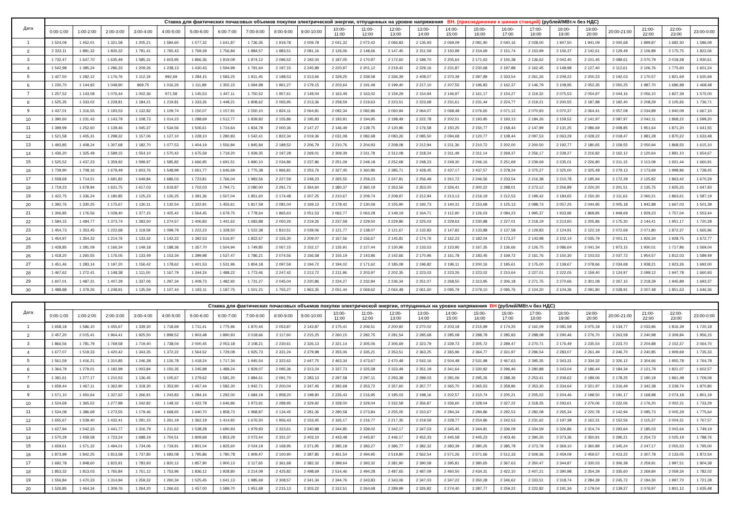| Дата | Ставка для фактических почасовых объемов покупки электрической энергии, отпущенных на уровне напряжения ВН. (присоединение к шинам станций) (рублей/МВт.ч без НДС) | | | | | | | | | | | | | | | | | | | | | | | |
| --- | --- | --- | --- | --- | --- | --- | --- | --- | --- | --- | --- | --- | --- | --- | --- | --- | --- | --- | --- | --- | --- | --- | --- | --- |
| | 0:00-1:00 | 1:00-2:00 | 2:00-3:00 | 3:00-4:00 | 4:00-5:00 | 5:00-6:00 | 6:00-7:00 | 7:00-8:00 | 8:00-9:00 | 9:00-10:00 | 10:00- 11:00 | 11:00- 12:00 | 12:00- 13:00 | 13:00- 14:00 | 14:00- 15:00 | 15:00- 16:00 | 16:00- 17:00 | 17:00- 18:00 | 18:00- 19:00 | 19:00- 20:00 | 20:00-21:00 | 21:00- 22:00 | 22:00- 23:00 | 23:00-0:00 |
| 1 | 1 524,09 | 1 452,01 | 1 321,58 | 1 205,21 | 1 584,60 | 1 577,32 | 1 641,87 | 1 736,35 | 1 919,78 | 2 009,78 | 2 041,32 | 2 072,42 | 2 066,83 | 2 135,93 | 2 069,09 | 2 081,90 | 2 040,16 | 2 028,00 | 1 947,50 | 1 941,09 | 2 000,68 | 1 899,87 | 1 682,30 | 1 586,09 |
| 2 | 2 323,11 | 1 881,32 | 1 830,32 | 1 791,41 | 1 765,43 | 1 769,39 | 1 756,84 | 1 884,57 | 1 983,51 | 2 081,16 | 2 126,06 | 2 148,66 | 2 147,45 | 2 151,59 | 2 150,99 | 2 154,69 | 2 151,74 | 2 153,99 | 2 156,37 | 2 142,61 | 2 129,49 | 2 106,89 | 2 175,75 | 1 822,06 |
| 3 | 1 732,47 | 1 647,70 | 1 635,49 | 1 585,31 | 1 603,95 | 1 866,36 | 1 919,09 | 1 974,12 | 2 096,52 | 2 192,04 | 2 187,05 | 2 170,97 | 2 172,60 | 2 189,70 | 2 205,64 | 2 171,63 | 2 155,38 | 2 136,62 | 2 042,40 | 2 101,45 | 2 089,61 | 2 070,79 | 2 018,28 | 1 930,61 |
| 4 | 1 542,98 | 1 385,24 | 1 286,33 | 1 209,26 | 1 238,13 | 1 430,43 | 1 594,99 | 1 791,64 | 2 197,15 | 2 245,89 | 2 220,97 | 2 201,12 | 2 219,42 | 2 229,16 | 2 231,87 | 2 230,68 | 2 197,88 | 2 162,45 | 2 148,98 | 2 127,40 | 2 112,61 | 2 106,76 | 1 775,60 | 1 601,24 |
| 5 | 1 427,50 | 1 282,12 | 1 176,76 | 1 112,19 | 992,69 | 1 284,15 | 1 583,25 | 1 811,45 | 2 188,53 | 2 313,66 | 2 329,25 | 2 339,58 | 2 336,39 | 2 408,07 | 2 370,39 | 2 397,89 | 2 333,54 | 2 261,26 | 2 209,22 | 2 200,23 | 2 192,03 | 2 170,57 | 1 821,69 | 1 630,69 |
| 6 | 1 230,70 | 1 144,92 | 1 048,90 | 869,75 | 1 016,26 | 1 111,89 | 1 355,15 | 1 694,98 | 1 961,27 | 2 179,15 | 2 203,64 | 2 191,49 | 2 199,40 | 2 217,10 | 2 207,55 | 2 196,83 | 2 162,37 | 2 146,79 | 2 108,95 | 2 052,35 | 2 050,25 | 1 987,70 | 1 686,98 | 1 468,48 |
| 7 | 1 257,52 | 1 143,08 | 1 076,44 | 1 002,36 | 971,58 | 1 145,53 | 1 447,11 | 1 750,52 | 1 957,61 | 2 149,04 | 2 163,49 | 2 163,02 | 2 159,29 | 2 154,94 | 2 146,97 | 2 161,17 | 2 154,27 | 2 119,32 | 2 075,53 | 2 054,97 | 2 044,16 | 2 056,10 | 1 827,39 | 1 575,00 |
| 8 | 1 525,35 | 1 333,02 | 1 228,81 | 1 184,21 | 1 219,81 | 1 333,35 | 1 448,21 | 1 808,62 | 2 065,95 | 2 213,36 | 2 258,59 | 2 219,63 | 2 223,51 | 2 223,68 | 2 231,61 | 2 231,44 | 2 224,77 | 2 219,21 | 2 200,55 | 2 187,88 | 2 182,40 | 2 208,29 | 2 105,65 | 1 736,71 |
| 9 | 1 437,01 | 1 316,55 | 1 193,53 | 1 132,82 | 1 109,74 | 1 150,07 | 1 157,91 | 1 550,10 | 1 824,11 | 2 064,81 | 2 092,34 | 2 082,86 | 2 060,94 | 2 064,07 | 2 068,48 | 2 076,65 | 2 071,12 | 2 070,93 | 2 070,37 | 2 064,41 | 2 057,08 | 2 034,89 | 1 940,09 | 1 667,10 |
| 10 | 1 390,60 | 1 231,43 | 1 143,79 | 1 108,73 | 1 014,23 | 1 288,69 | 1 512,77 | 1 839,82 | 2 155,86 | 2 195,83 | 2 193,91 | 2 194,95 | 2 198,49 | 2 222,78 | 2 202,51 | 2 193,95 | 2 193,13 | 2 184,26 | 2 159,52 | 2 141,97 | 2 087,97 | 2 042,11 | 1 868,22 | 1 599,20 |
| 11 | 1 399,99 | 1 252,60 | 1 139,46 | 1 045,37 | 1 534,56 | 1 506,61 | 1 724,64 | 1 834,78 | 2 000,36 | 2 147,27 | 2 146,49 | 2 139,75 | 2 120,96 | 2 176,58 | 2 150,25 | 2 150,77 | 2 158,44 | 2 147,99 | 2 131,25 | 2 086,69 | 2 008,85 | 1 951,64 | 1 871,20 | 1 641,55 |
| 12 | 1 521,58 | 1 405,31 | 1 298,32 | 1 157,06 | 1 127,10 | 1 228,10 | 1 280,83 | 1 542,41 | 1 822,34 | 2 019,36 | 2 031,08 | 2 082,68 | 2 083,26 | 2 085,50 | 2 094,68 | 2 120,77 | 2 108,44 | 2 097,53 | 2 063,29 | 2 028,22 | 2 018,47 | 1 981,28 | 1 870,22 | 1 633,48 |
| 13 | 1 493,85 | 1 408,24 | 1 307,68 | 1 182,70 | 1 077,53 | 1 404,19 | 1 556,84 | 1 845,84 | 2 189,52 | 2 206,79 | 2 210,76 | 2 204,93 | 2 208,08 | 2 212,94 | 2 211,36 | 2 210,72 | 2 202,00 | 2 200,50 | 2 192,77 | 2 180,65 | 2 159,55 | 2 050,94 | 1 868,55 | 1 615,10 |
| 14 | 1 436,20 | 1 325,49 | 1 589,15 | 1 554,10 | 1 570,42 | 1 675,59 | 1 719,20 | 1 939,35 | 2 197,28 | 2 269,01 | 2 309,39 | 2 311,78 | 2 312,08 | 2 318,24 | 2 311,49 | 2 311,14 | 2 269,37 | 2 256,17 | 2 239,27 | 2 216,82 | 2 162,12 | 2 120,64 | 1 891,10 | 1 654,67 |
| 15 | 1 525,52 | 1 437,23 | 1 359,92 | 1 599,97 | 1 585,82 | 1 666,95 | 1 691,51 | 1 890,10 | 2 034,86 | 2 237,86 | 2 251,09 | 2 249,18 | 2 252,68 | 2 248,23 | 2 249,30 | 2 246,16 | 2 251,69 | 2 239,69 | 2 235,01 | 2 226,80 | 2 211,15 | 2 113,08 | 1 921,44 | 1 660,91 |
| 16 | 1 739,90 | 1 708,16 | 1 679,49 | 1 603,76 | 1 548,99 | 1 661,77 | 1 646,69 | 1 775,38 | 1 966,81 | 2 253,76 | 2 327,45 | 2 360,86 | 2 385,71 | 2 428,45 | 2 437,17 | 2 437,57 | 2 378,24 | 2 375,27 | 2 325,00 | 2 325,48 | 2 279,13 | 2 173,69 | 1 998,96 | 1 738,45 |
| 17 | 1 558,69 | 1 714,51 | 1 681,82 | 1 649,84 | 1 686,03 | 1 723,81 | 1 766,04 | 1 983,56 | 2 227,59 | 2 248,23 | 2 265,55 | 2 259,23 | 2 247,81 | 2 256,49 | 2 261,72 | 2 246,56 | 2 233,54 | 2 216,38 | 2 210,78 | 2 195,94 | 2 172,29 | 2 125,82 | 1 863,42 | 1 670,29 |
| 18 | 1 719,23 | 1 678,94 | 1 631,75 | 1 617,03 | 1 619,87 | 1 702,03 | 1 794,71 | 2 080,00 | 2 291,73 | 2 364,60 | 2 380,37 | 2 360,19 | 2 353,56 | 2 353,00 | 2 326,41 | 2 300,22 | 2 288,01 | 2 273,12 | 2 256,89 | 2 220,20 | 2 201,51 | 2 135,75 | 1 925,25 | 1 647,93 |
| 19 | 1 422,75 | 1 336,24 | 1 180,85 | 1 125,23 | 1 126,25 | 1 391,36 | 1 507,04 | 1 851,60 | 2 174,48 | 2 207,25 | 2 210,67 | 2 209,74 | 2 208,97 | 2 212,94 | 2 213,13 | 2 216,19 | 2 212,53 | 2 199,42 | 2 184,65 | 2 150,30 | 2 111,63 | 2 060,21 | 1 863,61 | 1 587,19 |
| 20 | 1 392,76 | 1 330,25 | 1 175,67 | 1 130,11 | 1 132,54 | 1 322,91 | 1 455,61 | 1 817,59 | 2 081,04 | 2 169,13 | 2 178,42 | 2 130,59 | 2 155,90 | 2 192,73 | 2 140,31 | 2 153,68 | 2 125,13 | 2 088,73 | 2 057,25 | 2 044,95 | 2 005,18 | 1 942,88 | 1 667,03 | 1 501,39 |
| 21 | 1 306,85 | 1 176,56 | 1 028,40 | 1 377,15 | 1 425,42 | 1 564,45 | 1 679,75 | 1 778,64 | 1 865,63 | 2 051,53 | 2 062,77 | 2 063,28 | 2 149,19 | 2 164,71 | 2 112,90 | 2 126,03 | 2 084,23 | 1 995,37 | 1 933,96 | 1 868,85 | 1 949,69 | 1 929,23 | 1 757,04 | 1 553,44 |
| 22 | 1 584,15 | 1 484,77 | 1 373,74 | 1 283,50 | 1 274,57 | 1 406,83 | 1 441,62 | 1 683,88 | 2 050,26 | 2 219,26 | 2 237,58 | 2 229,50 | 2 229,86 | 2 225,03 | 2 229,63 | 2 230,88 | 2 227,01 | 2 218,19 | 2 213,60 | 2 205,86 | 2 175,30 | 2 144,41 | 1 951,17 | 1 720,28 |
| 23 | 1 454,73 | 1 353,45 | 1 222,68 | 1 119,59 | 1 099,79 | 1 222,23 | 1 328,50 | 1 522,38 | 1 810,51 | 2 039,06 | 2 121,77 | 2 138,07 | 2 121,67 | 2 132,83 | 2 147,82 | 2 133,88 | 2 137,58 | 2 129,83 | 2 124,91 | 2 122,19 | 2 072,69 | 2 071,80 | 1 872,37 | 1 665,96 |
| 24 | 1 454,97 | 1 354,33 | 1 214,76 | 1 133,32 | 1 142,22 | 1 392,53 | 1 516,97 | 1 822,57 | 2 155,30 | 2 209,07 | 2 167,56 | 2 156,67 | 2 145,81 | 2 174,76 | 2 162,23 | 2 182,04 | 2 173,27 | 2 143,98 | 2 102,14 | 2 035,79 | 2 001,11 | 1 926,34 | 1 928,75 | 1 672,77 |
| 25 | 1 428,85 | 1 281,09 | 1 166,34 | 1 149,18 | 1 188,36 | 1 357,70 | 1 504,94 | 1 749,85 | 2 067,15 | 2 152,17 | 2 135,91 | 2 127,44 | 2 130,96 | 2 133,53 | 2 123,95 | 2 167,35 | 2 136,66 | 2 126,75 | 2 086,64 | 2 041,34 | 1 973,15 | 1 930,01 | 1 717,86 | 1 569,04 |
| 26 | 1 418,20 | 1 260,55 | 1 176,05 | 1 133,49 | 1 153,34 | 1 399,98 | 1 537,47 | 1 786,21 | 2 074,56 | 2 166,58 | 2 155,19 | 2 143,86 | 2 142,66 | 2 170,96 | 2 161,78 | 2 183,45 | 2 169,72 | 2 161,76 | 2 150,30 | 2 103,53 | 2 037,72 | 1 954,57 | 1 812,03 | 1 589,49 |
| 27 | 1 451,46 | 1 283,14 | 1 197,20 | 1 156,42 | 1 178,62 | 1 401,53 | 1 531,96 | 1 804,18 | 2 097,59 | 2 194,72 | 2 194,02 | 2 171,62 | 2 185,08 | 2 196,82 | 2 196,11 | 2 200,16 | 2 195,61 | 2 175,00 | 2 139,67 | 2 078,66 | 2 034,68 | 1 938,21 | 1 923,26 | 1 692,00 |
| 28 | 1 467,62 | 1 272,41 | 1 148,38 | 1 111,00 | 1 167,79 | 1 344,24 | 1 488,22 | 1 773,46 | 2 247,42 | 2 213,72 | 2 211,96 | 2 203,97 | 2 202,35 | 2 223,03 | 2 223,26 | 2 223,02 | 2 210,64 | 2 227,01 | 2 222,05 | 2 159,40 | 2 124,97 | 2 099,12 | 1 947,78 | 1 660,93 |
| 29 | 1 607,01 | 1 487,31 | 1 407,29 | 1 337,06 | 1 297,34 | 1 409,73 | 1 482,92 | 1 731,27 | 2 045,04 | 2 220,86 | 2 224,27 | 2 232,84 | 2 236,34 | 2 251,07 | 2 268,55 | 2 313,95 | 2 306,18 | 2 271,75 | 2 270,66 | 2 301,08 | 2 267,15 | 2 218,39 | 1 945,89 | 1 693,37 |
| 30 | 1 488,88 | 1 379,26 | 1 248,91 | 1 135,59 | 1 107,44 | 1 193,11 | 1 187,75 | 1 501,21 | 1 755,27 | 1 963,35 | 2 051,44 | 2 069,62 | 2 064,48 | 2 061,60 | 2 095,79 | 2 079,10 | 2 095,76 | 2 104,20 | 2 104,36 | 2 091,80 | 2 028,91 | 2 007,48 | 1 851,63 | 1 646,36 |
| Дата | Ставка для фактических почасовых объемов покупки электрической энергии, отпущенных на уровне напряжения ВН (рублей/МВт.ч без НДС) | | | | | | | | | | | | | | | | | | | | | | | |
| --- | --- | --- | --- | --- | --- | --- | --- | --- | --- | --- | --- | --- | --- | --- | --- | --- | --- | --- | --- | --- | --- | --- | --- | --- |
| | 0:00-1:00 | 1:00-2:00 | 2:00-3:00 | 3:00-4:00 | 4:00-5:00 | 5:00-6:00 | 6:00-7:00 | 7:00-8:00 | 8:00-9:00 | 9:00-10:00 | 10:00- 11:00 | 11:00- 12:00 | 12:00- 13:00 | 13:00- 14:00 | 14:00- 15:00 | 15:00- 16:00 | 16:00- 17:00 | 17:00- 18:00 | 18:00- 19:00 | 19:00- 20:00 | 20:00-21:00 | 21:00- 22:00 | 22:00- 23:00 | 23:00-0:00 |
| 1 | 1 658,18 | 1 586,10 | 1 455,67 | 1 339,30 | 1 718,69 | 1 711,41 | 1 775,96 | 1 870,44 | 2 053,87 | 2 143,87 | 2 175,41 | 2 206,51 | 2 200,92 | 2 270,02 | 2 203,18 | 2 215,99 | 2 174,25 | 2 162,09 | 2 081,59 | 2 075,18 | 2 134,77 | 2 033,96 | 1 816,39 | 1 720,18 |
| 2 | 2 457,20 | 2 015,41 | 1 964,41 | 1 925,50 | 1 899,52 | 1 903,48 | 1 890,93 | 2 018,66 | 2 117,60 | 2 215,25 | 2 260,15 | 2 282,75 | 2 281,54 | 2 285,68 | 2 285,08 | 2 288,78 | 2 285,83 | 2 288,08 | 2 290,46 | 2 276,70 | 2 263,58 | 2 240,98 | 2 309,84 | 1 956,15 |
| 3 | 1 866,56 | 1 781,79 | 1 769,58 | 1 719,40 | 1 738,04 | 2 000,45 | 2 053,18 | 2 108,21 | 2 230,61 | 2 326,13 | 2 321,14 | 2 305,06 | 2 306,69 | 2 323,79 | 2 339,73 | 2 305,72 | 2 289,47 | 2 270,71 | 2 176,49 | 2 235,54 | 2 223,70 | 2 204,88 | 2 152,37 | 2 064,70 |
| 4 | 1 677,07 | 1 519,33 | 1 420,42 | 1 343,35 | 1 372,22 | 1 564,52 | 1 729,08 | 1 925,73 | 2 331,24 | 2 379,98 | 2 355,06 | 2 335,21 | 2 353,51 | 2 363,25 | 2 365,96 | 2 364,77 | 2 331,97 | 2 296,54 | 2 283,07 | 2 261,49 | 2 246,70 | 2 240,85 | 1 909,69 | 1 735,33 |
| 5 | 1 561,59 | 1 416,21 | 1 310,85 | 1 246,28 | 1 126,78 | 1 418,24 | 1 717,34 | 1 945,54 | 2 322,62 | 2 447,75 | 2 463,34 | 2 473,67 | 2 470,48 | 2 542,16 | 2 504,48 | 2 531,98 | 2 467,63 | 2 395,35 | 2 343,31 | 2 334,32 | 2 326,12 | 2 304,66 | 1 955,78 | 1 764,78 |
| 6 | 1 364,79 | 1 279,01 | 1 182,99 | 1 003,84 | 1 150,35 | 1 245,98 | 1 489,24 | 1 829,07 | 2 095,36 | 2 313,24 | 2 337,73 | 2 325,58 | 2 333,49 | 2 351,19 | 2 341,64 | 2 330,92 | 2 296,46 | 2 280,88 | 2 243,04 | 2 186,44 | 2 184,34 | 2 121,79 | 1 821,07 | 1 602,57 |
| 7 | 1 391,61 | 1 277,17 | 1 210,53 | 1 136,45 | 1 105,67 | 1 279,62 | 1 581,20 | 1 884,61 | 2 091,70 | 2 283,13 | 2 297,58 | 2 297,11 | 2 293,38 | 2 289,03 | 2 281,06 | 2 295,26 | 2 288,36 | 2 253,41 | 2 209,62 | 2 189,06 | 2 178,25 | 2 190,19 | 1 961,48 | 1 709,09 |
| 8 | 1 659,44 | 1 467,11 | 1 362,90 | 1 318,30 | 1 353,90 | 1 467,44 | 1 582,30 | 1 942,71 | 2 200,04 | 2 347,45 | 2 392,68 | 2 353,72 | 2 357,60 | 2 357,77 | 2 365,70 | 2 365,53 | 2 358,86 | 2 353,30 | 2 334,64 | 2 321,97 | 2 316,49 | 2 342,38 | 2 239,74 | 1 870,80 |
| 9 | 1 571,10 | 1 450,64 | 1 327,62 | 1 266,91 | 1 243,83 | 1 284,16 | 1 292,00 | 1 684,19 | 1 958,20 | 2 198,90 | 2 226,43 | 2 216,95 | 2 195,03 | 2 198,16 | 2 202,57 | 2 210,74 | 2 205,21 | 2 205,02 | 2 204,46 | 2 198,50 | 2 191,17 | 2 168,98 | 2 074,18 | 1 801,19 |
| 10 | 1 524,69 | 1 365,52 | 1 277,88 | 1 242,82 | 1 148,32 | 1 422,78 | 1 646,86 | 1 973,91 | 2 289,95 | 2 329,92 | 2 328,00 | 2 329,04 | 2 332,58 | 2 356,87 | 2 336,60 | 2 328,04 | 2 327,22 | 2 318,35 | 2 293,61 | 2 276,06 | 2 222,06 | 2 176,20 | 2 002,31 | 1 733,29 |
| 11 | 1 534,08 | 1 386,69 | 1 273,55 | 1 179,46 | 1 668,65 | 1 640,70 | 1 858,73 | 1 968,87 | 2 134,45 | 2 281,36 | 2 280,58 | 2 273,84 | 2 255,05 | 2 310,67 | 2 284,34 | 2 284,86 | 2 292,53 | 2 282,08 | 2 265,34 | 2 220,78 | 2 142,94 | 2 085,73 | 2 005,29 | 1 775,64 |
| 12 | 1 655,67 | 1 539,40 | 1 432,41 | 1 291,15 | 1 261,19 | 1 362,19 | 1 414,92 | 1 676,50 | 1 956,43 | 2 153,45 | 2 165,17 | 2 216,77 | 2 217,35 | 2 219,59 | 2 228,77 | 2 254,86 | 2 242,53 | 2 231,62 | 2 197,38 | 2 162,31 | 2 152,56 | 2 115,37 | 2 004,31 | 1 767,57 |
| 13 | 1 627,94 | 1 542,33 | 1 441,77 | 1 316,79 | 1 211,62 | 1 538,28 | 1 690,93 | 1 979,93 | 2 323,61 | 2 340,88 | 2 344,85 | 2 339,02 | 2 342,17 | 2 347,03 | 2 345,45 | 2 344,81 | 2 336,09 | 2 334,59 | 2 326,86 | 2 314,74 | 2 293,64 | 2 185,03 | 2 002,64 | 1 749,19 |
| 14 | 1 570,29 | 1 459,58 | 1 723,24 | 1 688,19 | 1 704,51 | 1 809,68 | 1 853,29 | 2 073,44 | 2 331,37 | 2 403,10 | 2 443,48 | 2 445,87 | 2 446,17 | 2 452,33 | 2 445,58 | 2 445,23 | 2 403,46 | 2 390,26 | 2 373,36 | 2 350,91 | 2 296,21 | 2 254,73 | 2 025,19 | 1 788,76 |
| 15 | 1 659,61 | 1 571,32 | 1 494,01 | 1 734,06 | 1 719,91 | 1 801,04 | 1 825,60 | 2 024,19 | 2 168,95 | 2 371,95 | 2 385,18 | 2 383,27 | 2 386,77 | 2 382,32 | 2 383,39 | 2 380,25 | 2 385,78 | 2 373,78 | 2 369,10 | 2 360,89 | 2 345,24 | 2 247,17 | 2 055,53 | 1 795,00 |
| 16 | 1 873,99 | 1 842,25 | 1 813,58 | 1 737,85 | 1 683,08 | 1 795,86 | 1 780,78 | 1 909,47 | 2 100,90 | 2 387,85 | 2 461,54 | 2 494,95 | 2 519,80 | 2 562,54 | 2 571,26 | 2 571,66 | 2 512,33 | 2 509,36 | 2 459,09 | 2 459,57 | 2 413,22 | 2 307,78 | 2 133,05 | 1 872,54 |
| 17 | 1 692,78 | 1 848,60 | 1 815,91 | 1 783,93 | 1 820,12 | 1 857,90 | 1 900,13 | 2 117,65 | 2 361,68 | 2 382,32 | 2 399,64 | 2 393,32 | 2 381,90 | 2 390,58 | 2 395,81 | 2 380,65 | 2 367,63 | 2 350,47 | 2 344,87 | 2 330,03 | 2 306,38 | 2 259,91 | 1 997,51 | 1 804,38 |
| 18 | 1 853,32 | 1 813,03 | 1 765,84 | 1 751,12 | 1 753,96 | 1 836,12 | 1 928,80 | 2 214,09 | 2 425,82 | 2 498,69 | 2 514,46 | 2 494,28 | 2 487,65 | 2 487,09 | 2 460,50 | 2 434,31 | 2 422,10 | 2 407,21 | 2 390,98 | 2 354,29 | 2 335,60 | 2 269,84 | 2 059,34 | 1 782,02 |
| 19 | 1 556,84 | 1 470,33 | 1 314,94 | 1 259,32 | 1 260,34 | 1 525,45 | 1 641,13 | 1 985,69 | 2 308,57 | 2 341,34 | 2 344,76 | 2 343,83 | 2 343,06 | 2 347,03 | 2 347,22 | 2 350,28 | 2 346,62 | 2 333,51 | 2 318,74 | 2 284,39 | 2 245,72 | 2 194,30 | 1 997,70 | 1 721,28 |
| 20 | 1 526,85 | 1 464,34 | 1 309,76 | 1 264,20 | 1 266,63 | 1 457,00 | 1 589,70 | 1 951,68 | 2 215,13 | 2 303,22 | 2 312,51 | 2 264,68 | 2 289,99 | 2 326,82 | 2 274,40 | 2 287,77 | 2 259,22 | 2 222,82 | 2 191,34 | 2 179,04 | 2 139,27 | 2 076,97 | 1 801,12 | 1 635,48 |